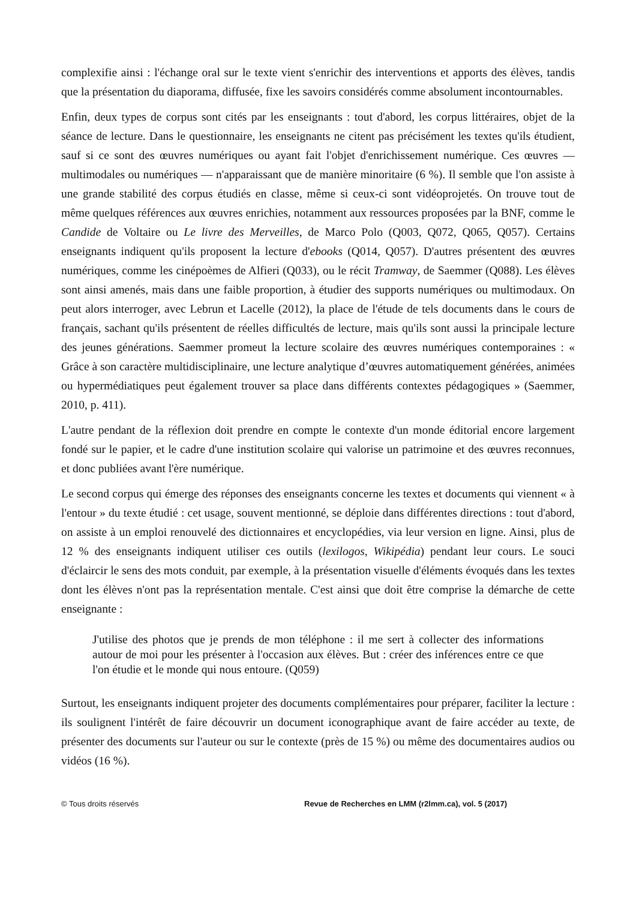complexifie ainsi : l'échange oral sur le texte vient s'enrichir des interventions et apports des élèves, tandis que la présentation du diaporama, diffusée, fixe les savoirs considérés comme absolument incontournables.
Enfin, deux types de corpus sont cités par les enseignants : tout d'abord, les corpus littéraires, objet de la séance de lecture. Dans le questionnaire, les enseignants ne citent pas précisément les textes qu'ils étudient, sauf si ce sont des œuvres numériques ou ayant fait l'objet d'enrichissement numérique. Ces œuvres — multimodales ou numériques — n'apparaissant que de manière minoritaire (6 %). Il semble que l'on assiste à une grande stabilité des corpus étudiés en classe, même si ceux-ci sont vidéoprojetés. On trouve tout de même quelques références aux œuvres enrichies, notamment aux ressources proposées par la BNF, comme le Candide de Voltaire ou Le livre des Merveilles, de Marco Polo (Q003, Q072, Q065, Q057). Certains enseignants indiquent qu'ils proposent la lecture d'ebooks (Q014, Q057). D'autres présentent des œuvres numériques, comme les cinépoèmes de Alfieri (Q033), ou le récit Tramway, de Saemmer (Q088). Les élèves sont ainsi amenés, mais dans une faible proportion, à étudier des supports numériques ou multimodaux. On peut alors interroger, avec Lebrun et Lacelle (2012), la place de l'étude de tels documents dans le cours de français, sachant qu'ils présentent de réelles difficultés de lecture, mais qu'ils sont aussi la principale lecture des jeunes générations. Saemmer promeut la lecture scolaire des œuvres numériques contemporaines : « Grâce à son caractère multidisciplinaire, une lecture analytique d’œuvres automatiquement générées, animées ou hypermédiatiques peut également trouver sa place dans différents contextes pédagogiques » (Saemmer, 2010, p. 411).
L'autre pendant de la réflexion doit prendre en compte le contexte d'un monde éditorial encore largement fondé sur le papier, et le cadre d'une institution scolaire qui valorise un patrimoine et des œuvres reconnues, et donc publiées avant l'ère numérique.
Le second corpus qui émerge des réponses des enseignants concerne les textes et documents qui viennent « à l'entour » du texte étudié : cet usage, souvent mentionné, se déploie dans différentes directions : tout d'abord, on assiste à un emploi renouvelé des dictionnaires et encyclopédies, via leur version en ligne. Ainsi, plus de 12 % des enseignants indiquent utiliser ces outils (lexilogos, Wikipédia) pendant leur cours. Le souci d'éclaircir le sens des mots conduit, par exemple, à la présentation visuelle d'éléments évoqués dans les textes dont les élèves n'ont pas la représentation mentale. C'est ainsi que doit être comprise la démarche de cette enseignante :
J'utilise des photos que je prends de mon téléphone : il me sert à collecter des informations autour de moi pour les présenter à l'occasion aux élèves. But : créer des inférences entre ce que l'on étudie et le monde qui nous entoure. (Q059)
Surtout, les enseignants indiquent projeter des documents complémentaires pour préparer, faciliter la lecture : ils soulignent l'intérêt de faire découvrir un document iconographique avant de faire accéder au texte, de présenter des documents sur l'auteur ou sur le contexte (près de 15 %) ou même des documentaires audios ou vidéos (16 %).
© Tous droits réservés Revue de Recherches en LMM (r2lmm.ca), vol. 5 (2017)